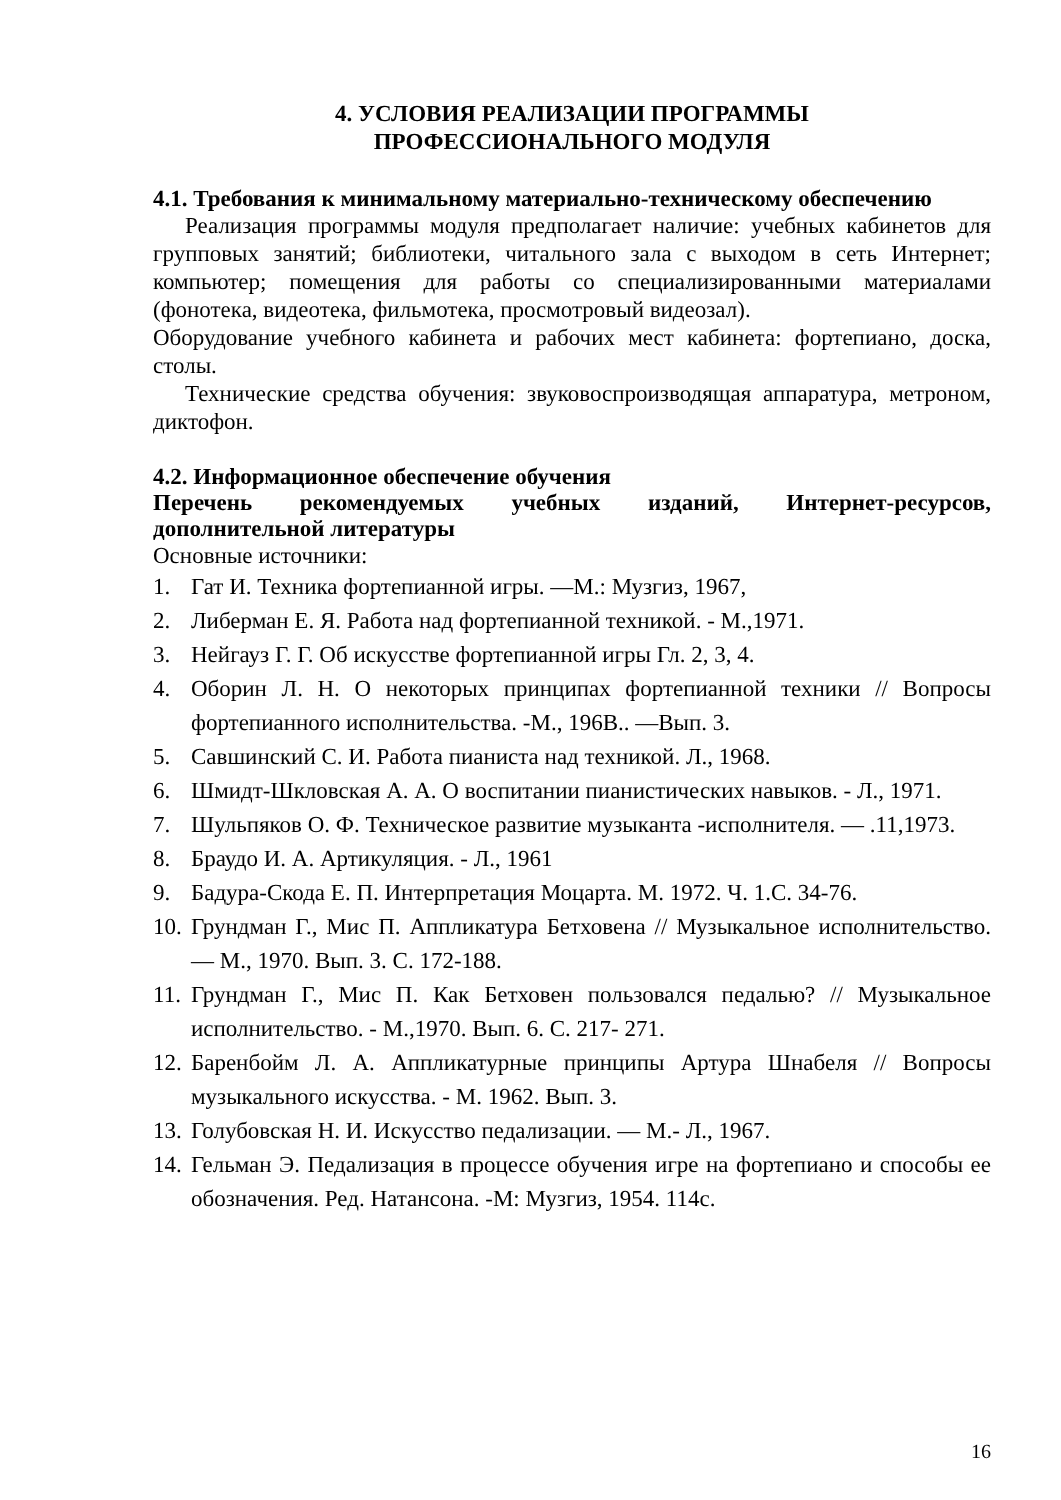4. УСЛОВИЯ РЕАЛИЗАЦИИ ПРОГРАММЫ
ПРОФЕССИОНАЛЬНОГО МОДУЛЯ
4.1. Требования к минимальному материально-техническому обеспечению
Реализация программы модуля предполагает наличие: учебных кабинетов для групповых занятий; библиотеки, читального зала с выходом в сеть Интернет; компьютер; помещения для работы со специализированными материалами (фонотека, видеотека, фильмотека, просмотровый видеозал).
Оборудование учебного кабинета и рабочих мест кабинета: фортепиано, доска, столы.
Технические средства обучения: звуковоспроизводящая аппаратура, метроном, диктофон.
4.2. Информационное обеспечение обучения
Перечень рекомендуемых учебных изданий, Интернет-ресурсов, дополнительной литературы
Основные источники:
1. Гат И. Техника фортепианной игры. —М.: Музгиз, 1967,
2. Либерман Е. Я. Работа над фортепианной техникой. - М.,1971.
3. Нейгауз Г. Г. Об искусстве фортепианной игры Гл. 2, 3, 4.
4. Оборин Л. Н. О некоторых принципах фортепианной техники // Вопросы фортепианного исполнительства. -М., 196В.. —Вып. 3.
5. Савшинский С. И. Работа пианиста над техникой. Л., 1968.
6. Шмидт-Шкловская А. А. О воспитании пианистических навыков. - Л., 1971.
7. Шульпяков О. Ф. Техническое развитие музыканта -исполнителя. — .11,1973.
8. Браудо И. А. Артикуляция. - Л., 1961
9. Бадура-Скода Е. П. Интерпретация Моцарта. М. 1972. Ч. 1.С. 34-76.
10. Грундман Г., Мис П. Аппликатура Бетховена // Музыкальное исполнительство. — М., 1970. Вып. 3. С. 172-188.
11. Грундман Г., Мис П. Как Бетховен пользовался педалью? // Музыкальное исполнительство. - М.,1970. Вып. 6. С. 217- 271.
12. Баренбойм Л. А. Аппликатурные принципы Артура Шнабеля // Вопросы музыкального искусства. - М. 1962. Вып. 3.
13. Голубовская Н. И. Искусство педализации. — М.- Л., 1967.
14. Гельман Э. Педализация в процессе обучения игре на фортепиано и способы ее обозначения. Ред. Натансона. -М: Музгиз, 1954. 114с.
16